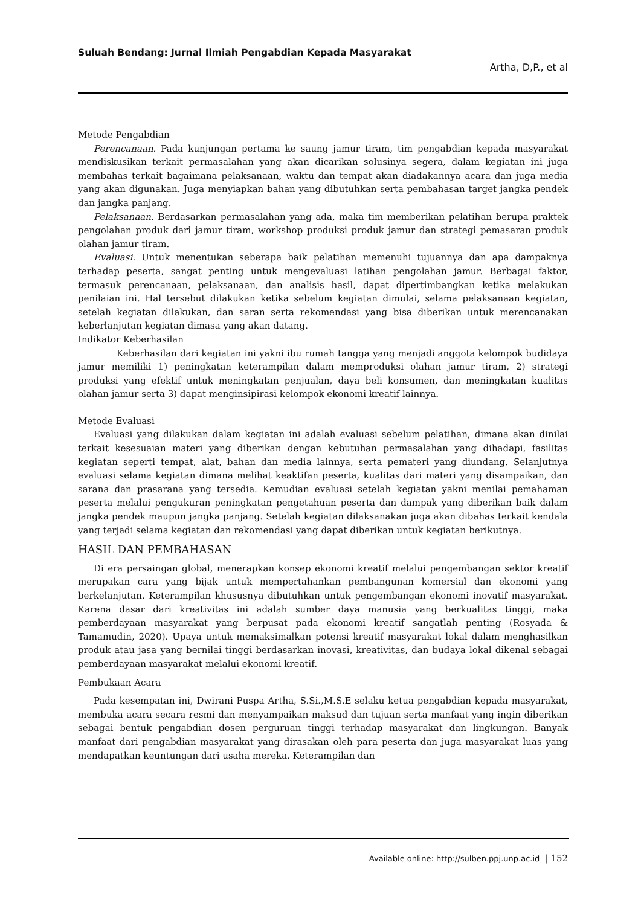Suluah Bendang: Jurnal Ilmiah Pengabdian Kepada Masyarakat
Artha, D,P., et al
Metode Pengabdian
Perencanaan. Pada kunjungan pertama ke saung jamur tiram, tim pengabdian kepada masyarakat mendiskusikan terkait permasalahan yang akan dicarikan solusinya segera, dalam kegiatan ini juga membahas terkait bagaimana pelaksanaan, waktu dan tempat akan diadakannya acara dan juga media yang akan digunakan. Juga menyiapkan bahan yang dibutuhkan serta pembahasan target jangka pendek dan jangka panjang.
Pelaksanaan. Berdasarkan permasalahan yang ada, maka tim memberikan pelatihan berupa praktek pengolahan produk dari jamur tiram, workshop produksi produk jamur dan strategi pemasaran produk olahan jamur tiram.
Evaluasi. Untuk menentukan seberapa baik pelatihan memenuhi tujuannya dan apa dampaknya terhadap peserta, sangat penting untuk mengevaluasi latihan pengolahan jamur. Berbagai faktor, termasuk perencanaan, pelaksanaan, dan analisis hasil, dapat dipertimbangkan ketika melakukan penilaian ini. Hal tersebut dilakukan ketika sebelum kegiatan dimulai, selama pelaksanaan kegiatan, setelah kegiatan dilakukan, dan saran serta rekomendasi yang bisa diberikan untuk merencanakan keberlanjutan kegiatan dimasa yang akan datang.
Indikator Keberhasilan
Keberhasilan dari kegiatan ini yakni ibu rumah tangga yang menjadi anggota kelompok budidaya jamur memiliki 1) peningkatan keterampilan dalam memproduksi olahan jamur tiram, 2) strategi produksi yang efektif untuk meningkatan penjualan, daya beli konsumen, dan meningkatan kualitas olahan jamur serta 3) dapat menginsipirasi kelompok ekonomi kreatif lainnya.
Metode Evaluasi
Evaluasi yang dilakukan dalam kegiatan ini adalah evaluasi sebelum pelatihan, dimana akan dinilai terkait kesesuaian materi yang diberikan dengan kebutuhan permasalahan yang dihadapi, fasilitas kegiatan seperti tempat, alat, bahan dan media lainnya, serta pemateri yang diundang. Selanjutnya evaluasi selama kegiatan dimana melihat keaktifan peserta, kualitas dari materi yang disampaikan, dan sarana dan prasarana yang tersedia. Kemudian evaluasi setelah kegiatan yakni menilai pemahaman peserta melalui pengukuran peningkatan pengetahuan peserta dan dampak yang diberikan baik dalam jangka pendek maupun jangka panjang. Setelah kegiatan dilaksanakan juga akan dibahas terkait kendala yang terjadi selama kegiatan dan rekomendasi yang dapat diberikan untuk kegiatan berikutnya.
HASIL DAN PEMBAHASAN
Di era persaingan global, menerapkan konsep ekonomi kreatif melalui pengembangan sektor kreatif merupakan cara yang bijak untuk mempertahankan pembangunan komersial dan ekonomi yang berkelanjutan. Keterampilan khususnya dibutuhkan untuk pengembangan ekonomi inovatif masyarakat. Karena dasar dari kreativitas ini adalah sumber daya manusia yang berkualitas tinggi, maka pemberdayaan masyarakat yang berpusat pada ekonomi kreatif sangatlah penting (Rosyada & Tamamudin, 2020). Upaya untuk memaksimalkan potensi kreatif masyarakat lokal dalam menghasilkan produk atau jasa yang bernilai tinggi berdasarkan inovasi, kreativitas, dan budaya lokal dikenal sebagai pemberdayaan masyarakat melalui ekonomi kreatif.
Pembukaan Acara
Pada kesempatan ini, Dwirani Puspa Artha, S.Si.,M.S.E selaku ketua pengabdian kepada masyarakat, membuka acara secara resmi dan menyampaikan maksud dan tujuan serta manfaat yang ingin diberikan sebagai bentuk pengabdian dosen perguruan tinggi terhadap masyarakat dan lingkungan. Banyak manfaat dari pengabdian masyarakat yang dirasakan oleh para peserta dan juga masyarakat luas yang mendapatkan keuntungan dari usaha mereka. Keterampilan dan
Available online: http://sulben.ppj.unp.ac.id | 152